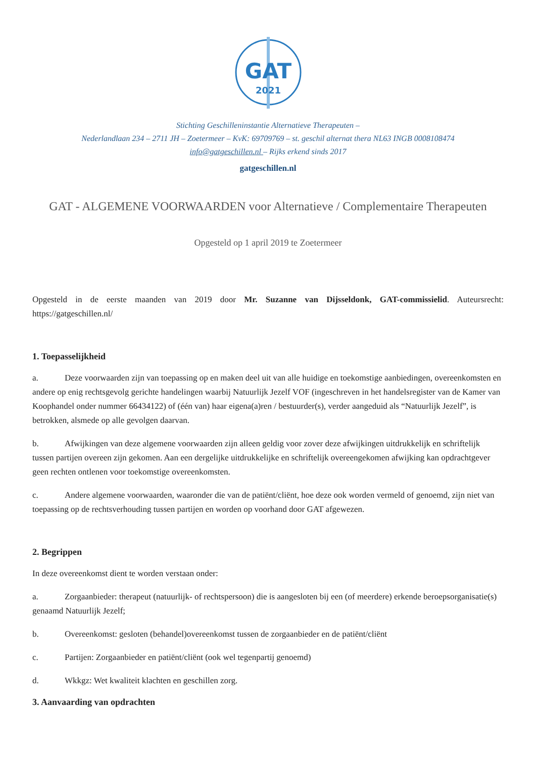GAT
2021
Stichting Geschilleninstantie Alternatieve Therapeuten –
Nederlandlaan 234 – 2711 JH – Zoetermeer – KvK: 69709769 – st. geschil alternat thera NL63 INGB 0008108474
info@gatgeschillen.nl – Rijks erkend sinds 2017
gatgeschillen.nl
GAT - ALGEMENE VOORWAARDEN voor Alternatieve / Complementaire Therapeuten
Opgesteld op 1 april 2019 te Zoetermeer
Opgesteld in de eerste maanden van 2019 door Mr. Suzanne van Dijsseldonk, GAT-commissielid. Auteursrecht: https://gatgeschillen.nl/
1. Toepasselijkheid
a. Deze voorwaarden zijn van toepassing op en maken deel uit van alle huidige en toekomstige aanbiedingen, overeenkomsten en andere op enig rechtsgevolg gerichte handelingen waarbij Natuurlijk Jezelf VOF (ingeschreven in het handelsregister van de Kamer van Koophandel onder nummer 66434122) of (één van) haar eigena(a)ren / bestuurder(s), verder aangeduid als “Natuurlijk Jezelf”, is betrokken, alsmede op alle gevolgen daarvan.
b. Afwijkingen van deze algemene voorwaarden zijn alleen geldig voor zover deze afwijkingen uitdrukkelijk en schriftelijk tussen partijen overeen zijn gekomen. Aan een dergelijke uitdrukkelijke en schriftelijk overeengekomen afwijking kan opdrachtgever geen rechten ontlenen voor toekomstige overeenkomsten.
c. Andere algemene voorwaarden, waaronder die van de patiënt/cliënt, hoe deze ook worden vermeld of genoemd, zijn niet van toepassing op de rechtsverhouding tussen partijen en worden op voorhand door GAT afgewezen.
2. Begrippen
In deze overeenkomst dient te worden verstaan onder:
a. Zorgaanbieder: therapeut (natuurlijk- of rechtspersoon) die is aangesloten bij een (of meerdere) erkende beroepsorganisatie(s) genaamd Natuurlijk Jezelf;
b. Overeenkomst: gesloten (behandel)overeenkomst tussen de zorgaanbieder en de patiënt/cliënt
c. Partijen: Zorgaanbieder en patiënt/cliënt (ook wel tegenpartij genoemd)
d. Wkkgz: Wet kwaliteit klachten en geschillen zorg.
3. Aanvaarding van opdrachten